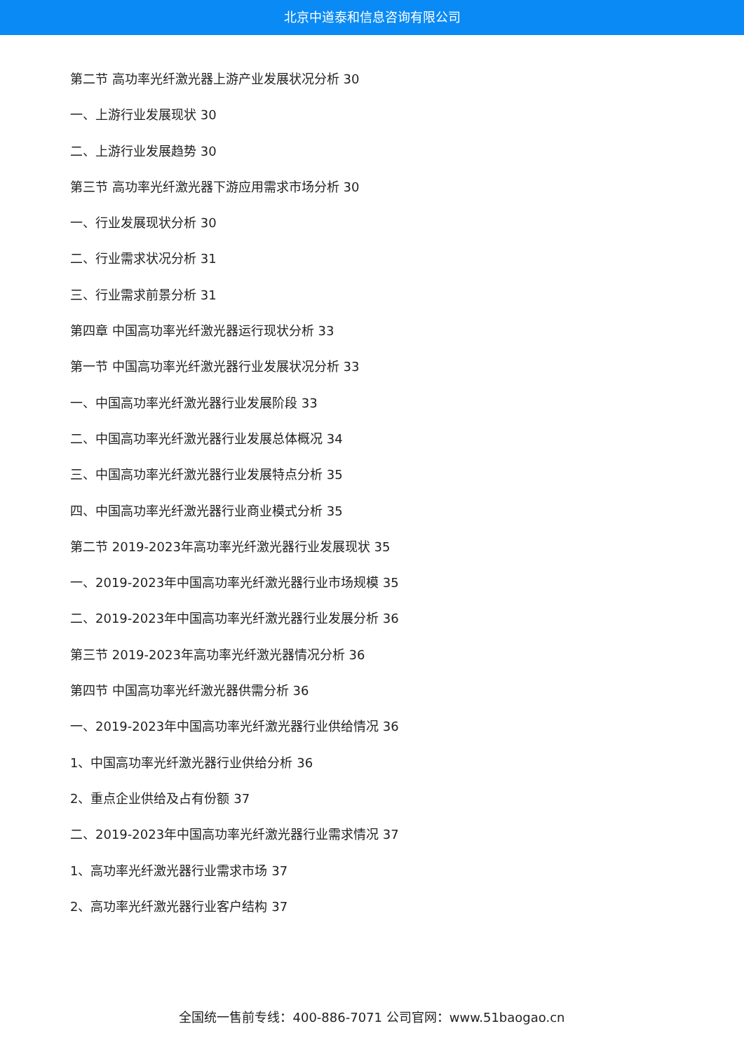北京中道泰和信息咨询有限公司
第二节 高功率光纤激光器上游产业发展状况分析 30
一、上游行业发展现状 30
二、上游行业发展趋势 30
第三节 高功率光纤激光器下游应用需求市场分析 30
一、行业发展现状分析 30
二、行业需求状况分析 31
三、行业需求前景分析 31
第四章 中国高功率光纤激光器运行现状分析 33
第一节 中国高功率光纤激光器行业发展状况分析 33
一、中国高功率光纤激光器行业发展阶段 33
二、中国高功率光纤激光器行业发展总体概况 34
三、中国高功率光纤激光器行业发展特点分析 35
四、中国高功率光纤激光器行业商业模式分析 35
第二节 2019-2023年高功率光纤激光器行业发展现状 35
一、2019-2023年中国高功率光纤激光器行业市场规模 35
二、2019-2023年中国高功率光纤激光器行业发展分析 36
第三节 2019-2023年高功率光纤激光器情况分析 36
第四节 中国高功率光纤激光器供需分析 36
一、2019-2023年中国高功率光纤激光器行业供给情况 36
1、中国高功率光纤激光器行业供给分析 36
2、重点企业供给及占有份额 37
二、2019-2023年中国高功率光纤激光器行业需求情况 37
1、高功率光纤激光器行业需求市场 37
2、高功率光纤激光器行业客户结构 37
全国统一售前专线：400-886-7071 公司官网：www.51baogao.cn